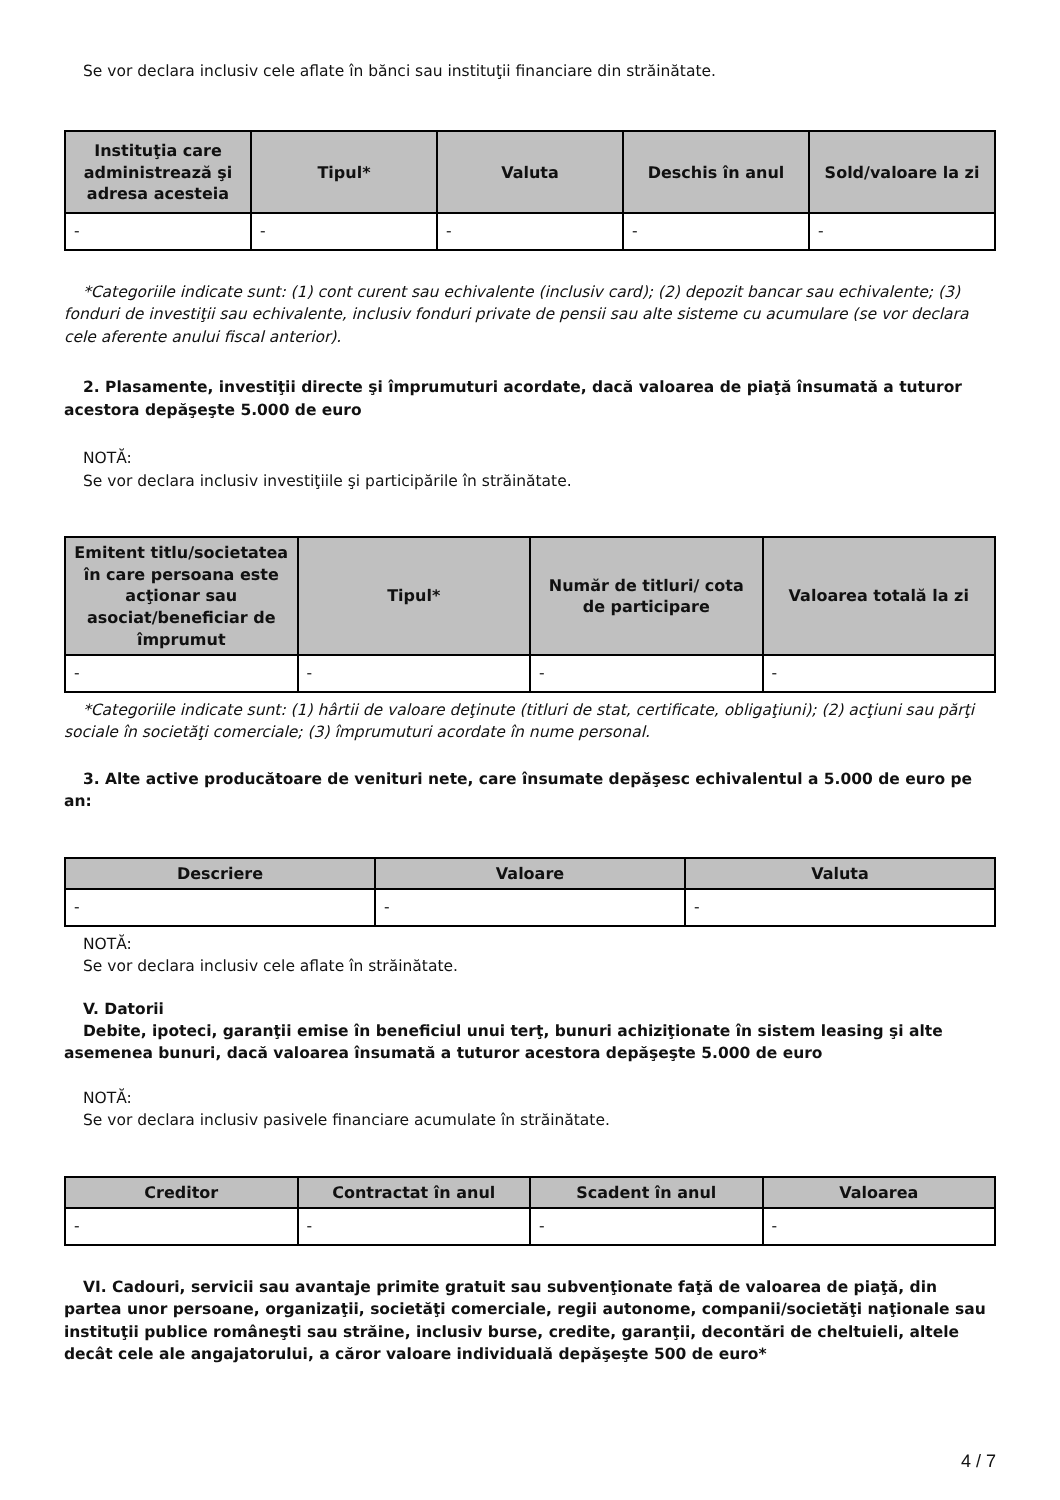Se vor declara inclusiv cele aflate în bănci sau instituţii financiare din străinătate.
| Instituţia care administrează şi adresa acesteia | Tipul* | Valuta | Deschis în anul | Sold/valoare la zi |
| --- | --- | --- | --- | --- |
| - | - | - | - | - |
*Categoriile indicate sunt: (1) cont curent sau echivalente (inclusiv card); (2) depozit bancar sau echivalente; (3) fonduri de investiţii sau echivalente, inclusiv fonduri private de pensii sau alte sisteme cu acumulare (se vor declara cele aferente anului fiscal anterior).
2. Plasamente, investiţii directe şi împrumuturi acordate, dacă valoarea de piaţă însumată a tuturor acestora depăşeşte 5.000 de euro
NOTĂ:
Se vor declara inclusiv investiţiile şi participările în străinătate.
| Emitent titlu/societatea în care persoana este acţionar sau asociat/beneficiar de împrumut | Tipul* | Număr de titluri/ cota de participare | Valoarea totală la zi |
| --- | --- | --- | --- |
| - | - | - | - |
*Categoriile indicate sunt: (1) hârtii de valoare deţinute (titluri de stat, certificate, obligaţiuni); (2) acţiuni sau părţi sociale în societăţi comerciale; (3) împrumuturi acordate în nume personal.
3. Alte active producătoare de venituri nete, care însumate depăşesc echivalentul a 5.000 de euro pe an:
| Descriere | Valoare | Valuta |
| --- | --- | --- |
| - | - | - |
NOTĂ:
Se vor declara inclusiv cele aflate în străinătate.
V. Datorii
Debite, ipoteci, garanţii emise în beneficiul unui terţ, bunuri achiziţionate în sistem leasing şi alte asemenea bunuri, dacă valoarea însumată a tuturor acestora depăşeşte 5.000 de euro
NOTĂ:
Se vor declara inclusiv pasivele financiare acumulate în străinătate.
| Creditor | Contractat în anul | Scadent în anul | Valoarea |
| --- | --- | --- | --- |
| - | - | - | - |
VI. Cadouri, servicii sau avantaje primite gratuit sau subvenţionate faţă de valoarea de piaţă, din partea unor persoane, organizaţii, societăţi comerciale, regii autonome, companii/societăţi naţionale sau instituţii publice româneşti sau străine, inclusiv burse, credite, garanţii, decontări de cheltuieli, altele decât cele ale angajatorului, a căror valoare individuală depăşeşte 500 de euro*
4 / 7